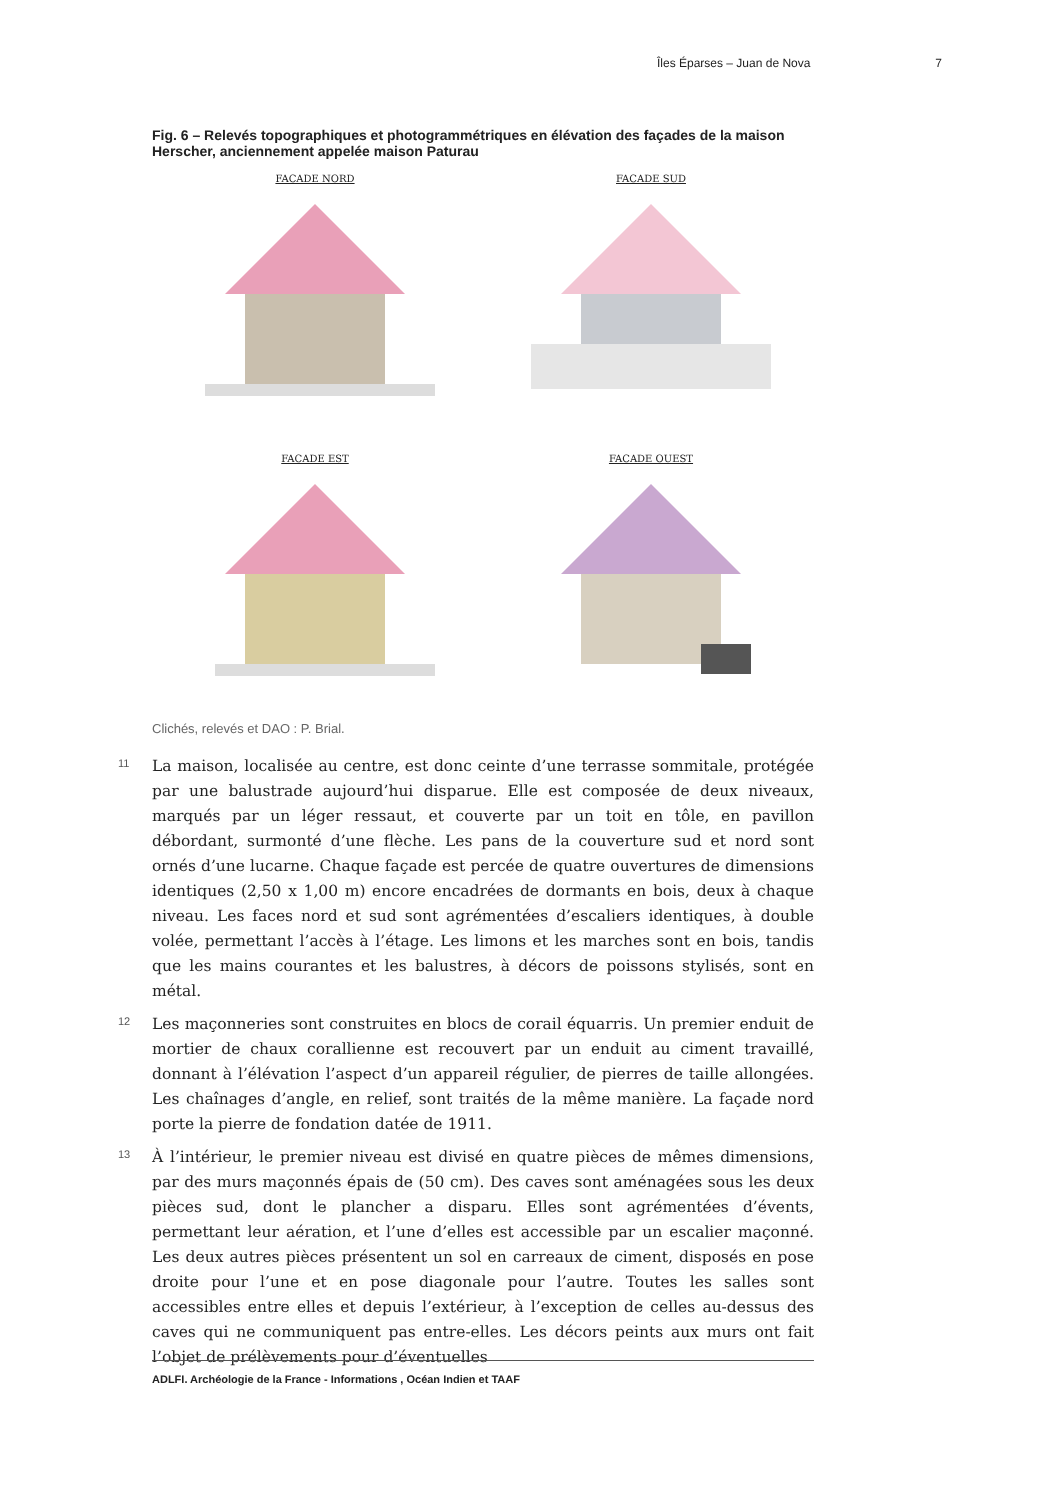Îles Éparses – Juan de Nova 7
Fig. 6 – Relevés topographiques et photogrammétriques en élévation des façades de la maison Herscher, anciennement appelée maison Paturau
FACADE NORD
FACADE SUD
FACADE EST
FACADE OUEST
Clichés, relevés et DAO : P. Brial.
11
La maison, localisée au centre, est donc ceinte d’une terrasse sommitale, protégée par une balustrade aujourd’hui disparue. Elle est composée de deux niveaux, marqués par un léger ressaut, et couverte par un toit en tôle, en pavillon débordant, surmonté d’une flèche. Les pans de la couverture sud et nord sont ornés d’une lucarne. Chaque façade est percée de quatre ouvertures de dimensions identiques (2,50 x 1,00 m) encore encadrées de dormants en bois, deux à chaque niveau. Les faces nord et sud sont agrémentées d’escaliers identiques, à double volée, permettant l’accès à l’étage. Les limons et les marches sont en bois, tandis que les mains courantes et les balustres, à décors de poissons stylisés, sont en métal.
12
Les maçonneries sont construites en blocs de corail équarris. Un premier enduit de mortier de chaux corallienne est recouvert par un enduit au ciment travaillé, donnant à l’élévation l’aspect d’un appareil régulier, de pierres de taille allongées. Les chaînages d’angle, en relief, sont traités de la même manière. La façade nord porte la pierre de fondation datée de 1911.
13
À l’intérieur, le premier niveau est divisé en quatre pièces de mêmes dimensions, par des murs maçonnés épais de (50 cm). Des caves sont aménagées sous les deux pièces sud, dont le plancher a disparu. Elles sont agrémentées d’évents, permettant leur aération, et l’une d’elles est accessible par un escalier maçonné. Les deux autres pièces présentent un sol en carreaux de ciment, disposés en pose droite pour l’une et en pose diagonale pour l’autre. Toutes les salles sont accessibles entre elles et depuis l’extérieur, à l’exception de celles au-dessus des caves qui ne communiquent pas entre-elles. Les décors peints aux murs ont fait l’objet de prélèvements pour d’éventuelles
ADLFI. Archéologie de la France - Informations , Océan Indien et TAAF